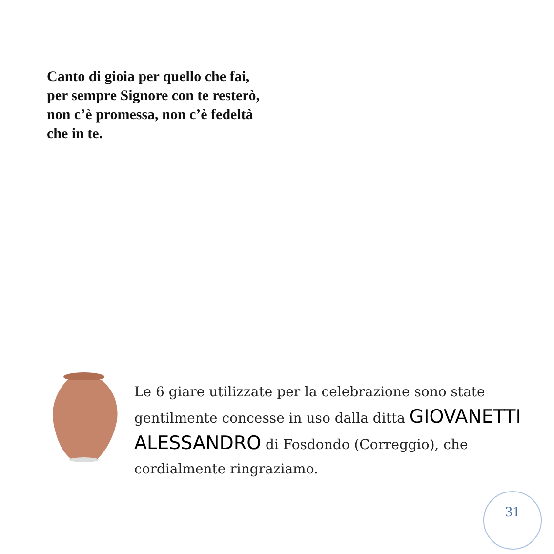Canto di gioia per quello che fai,
per sempre Signore con te resterò,
non c’è promessa, non c’è fedeltà
che in te.
Le 6 giare utilizzate per la celebrazione sono state gentilmente concesse in uso dalla ditta GIOVANETTI ALESSANDRO di Fosdondo (Correggio), che cordialmente ringraziamo.
31